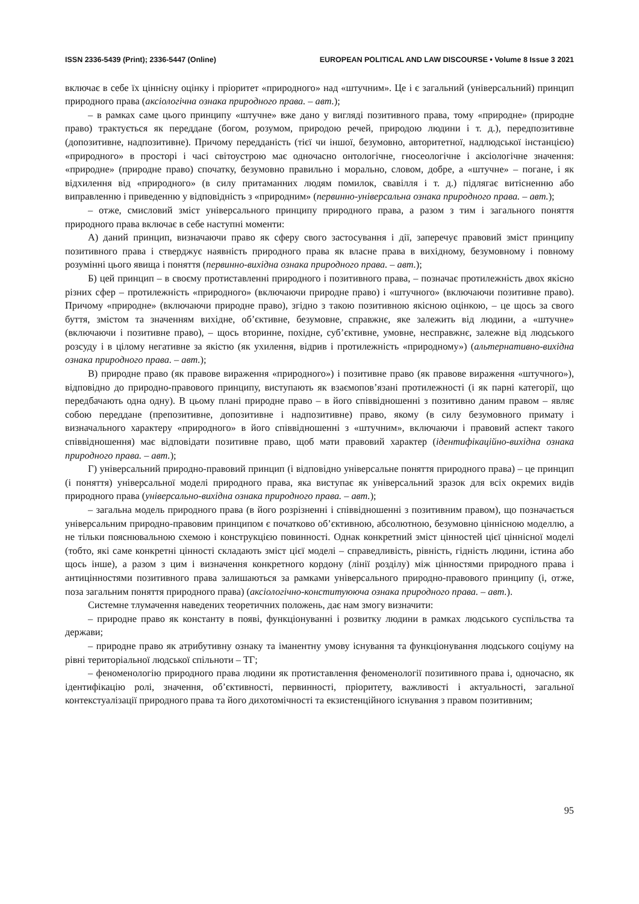ISSN 2336-5439 (Print); 2336-5447 (Online) EUROPEAN POLITICAL AND LAW DISCOURSE • Volume 8 Issue 3 2021
включає в себе їх ціннісну оцінку і пріоритет «природного» над «штучним». Це і є загальний (універсальний) принцип природного права (аксіологічна ознака природного права. – авт.);
– в рамках саме цього принципу «штучне» вже дано у вигляді позитивного права, тому «природне» (природне право) трактується як переддане (богом, розумом, природою речей, природою людини і т. д.), передпозитивне (допозитивне, надпозитивне). Причому передданість (тієї чи іншої, безумовно, авторитетної, надлюдської інстанцією) «природного» в просторі і часі світоустрою має одночасно онтологічне, гносеологічне і аксіологічне значення: «природне» (природне право) спочатку, безумовно правильно і морально, словом, добре, а «штучне» – погане, і як відхилення від «природного» (в силу притаманних людям помилок, свавілля і т. д.) підлягає витісненню або виправленню і приведенню у відповідність з «природним» (первинно-універсальна ознака природного права. – авт.);
– отже, смисловий зміст універсального принципу природного права, а разом з тим і загального поняття природного права включає в себе наступні моменти:
А) даний принцип, визначаючи право як сферу свого застосування і дії, заперечує правовий зміст принципу позитивного права і стверджує наявність природного права як власне права в вихідному, безумовному і повному розумінні цього явища і поняття (первинно-вихідна ознака природного права. – авт.);
Б) цей принцип – в своєму протиставленні природного і позитивного права, – позначає протилежність двох якісно різних сфер – протилежність «природного» (включаючи природне право) і «штучного» (включаючи позитивне право). Причому «природне» (включаючи природне право), згідно з такою позитивною якісною оцінкою, – це щось за свого буття, змістом та значенням вихідне, об’єктивне, безумовне, справжнє, яке залежить від людини, а «штучне» (включаючи і позитивне право), – щось вторинне, похідне, суб’єктивне, умовне, несправжнє, залежне від людського розсуду і в цілому негативне за якістю (як ухилення, відрив і протилежність «природному») (альтернативно-вихідна ознака природного права. – авт.);
В) природне право (як правове вираження «природного») і позитивне право (як правове вираження «штучного»), відповідно до природно-правового принципу, виступають як взаємопов’язані протилежності (і як парні категорії, що передбачають одна одну). В цьому плані природне право – в його співвідношенні з позитивно даним правом – являє собою переддане (препозитивне, допозитивне і надпозитивне) право, якому (в силу безумовного примату і визначального характеру «природного» в його співвідношенні з «штучним», включаючи і правовий аспект такого співвідношення) має відповідати позитивне право, щоб мати правовий характер (ідентифікаційно-вихідна ознака природного права. – авт.);
Г) універсальний природно-правовий принцип (і відповідно універсальне поняття природного права) – це принцип (і поняття) універсальної моделі природного права, яка виступає як універсальний зразок для всіх окремих видів природного права (універсально-вихідна ознака природного права. – авт.);
– загальна модель природного права (в його розрізненні і співвідношенні з позитивним правом), що позначається універсальним природно-правовим принципом є початково об’єктивною, абсолютною, безумовно ціннісною моделлю, а не тільки пояснювальною схемою і конструкцією повинності. Однак конкретний зміст цінностей цієї ціннісної моделі (тобто, які саме конкретні цінності складають зміст цієї моделі – справедливість, рівність, гідність людини, істина або щось інше), а разом з цим і визначення конкретного кордону (лінії розділу) між цінностями природного права і антицінностями позитивного права залишаються за рамками універсального природно-правового принципу (і, отже, поза загальним поняття природного права) (аксіологічно-конституююча ознака природного права. – авт.).
Системне тлумачення наведених теоретичних положень, дає нам змогу визначити:
– природне право як константу в появі, функціонуванні і розвитку людини в рамках людського суспільства та держави;
– природне право як атрибутивну ознаку та іманентну умову існування та функціонування людського соціуму на рівні територіальної людської спільноти – ТГ;
– феноменологію природного права людини як протиставлення феноменології позитивного права і, одночасно, як ідентифікацію ролі, значення, об’єктивності, первинності, пріоритету, важливості і актуальності, загальної контекстуалізації природного права та його дихотомічності та екзистенційного існування з правом позитивним;
95